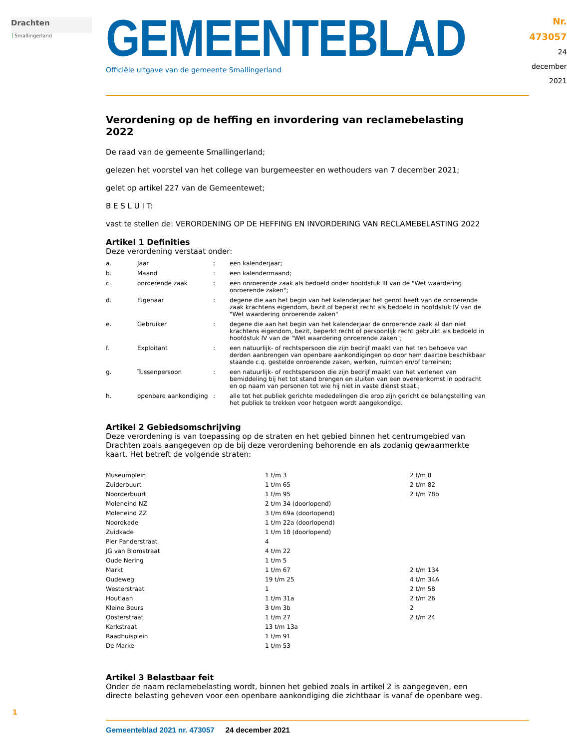Drachten Smallingerland
GEMEENTEBLAD
Officiële uitgave van de gemeente Smallingerland
Nr. 473057
24 december
2021
Verordening op de heffing en invordering van reclamebelasting 2022
De raad van de gemeente Smallingerland;
gelezen het voorstel van het college van burgemeester en wethouders van 7 december 2021;
gelet op artikel 227 van de Gemeentewet;
B E S L U I T:
vast te stellen de: VERORDENING OP DE HEFFING EN INVORDERING VAN RECLAMEBELASTING 2022
Artikel 1 Definities
Deze verordening verstaat onder:
| a. | Jaar | : | een kalenderjaar; |
| b. | Maand | : | een kalendermaand; |
| c. | onroerende zaak | : | een onroerende zaak als bedoeld onder hoofdstuk III van de "Wet waardering onroerende zaken"; |
| d. | Eigenaar | : | degene die aan het begin van het kalenderjaar het genot heeft van de onroerende zaak krachtens eigendom, bezit of beperkt recht als bedoeld in hoofdstuk IV van de "Wet waar­dering onroerende zaken" |
| e. | Gebruiker | : | degene die aan het begin van het kalenderjaar de onroerende zaak al dan niet krachtens eigendom, bezit, beperkt recht of persoonlijk recht gebruikt als bedoeld in hoofdstuk IV van de "Wet waardering onroerende zaken"; |
| f. | Exploitant | : | een natuurlijk- of rechtspersoon die zijn bedrijf maakt van het ten behoeve van derden aanbrengen van openbare aankondigingen op door hem daartoe beschikbaar staande c.q. gestelde onroerende zaken, werken, ruimten en/of terreinen; |
| g. | Tussenpersoon | : | een natuurlijk- of rechtspersoon die zijn bedrijf maakt van het verlenen van bemiddeling bij het tot stand brengen en sluiten van een overeenkomst in opdracht en op naam van personen tot wie hij niet in vaste dienst staat.; |
| h. | openbare aankondiging | : | alle tot het publiek gerichte mededelingen die erop zijn gericht de belangstelling van het publiek te trekken voor hetgeen wordt aangekondigd. |
Artikel 2 Gebiedsomschrijving
Deze verordening is van toepassing op de straten en het gebied binnen het centrumgebied van Drachten zoals aangegeven op de bij deze verordening behorende en als zodanig gewaarmerkte kaart. Het betreft de volgende straten:
| Museumplein | 1 t/m 3 | 2 t/m 8 |
| Zuiderbuurt | 1 t/m 65 | 2 t/m 82 |
| Noorderbuurt | 1 t/m 95 | 2 t/m 78b |
| Moleneind NZ | 2 t/m 34 (doorlopend) | |
| Moleneind ZZ | 3 t/m 69a (doorlopend) | |
| Noordkade | 1 t/m 22a (doorlopend) | |
| Zuidkade | 1 t/m 18 (doorlopend) | |
| Pier Panderstraat | 4 | |
| JG van Blomstraat | 4 t/m 22 | |
| Oude Nering | 1 t/m 5 | |
| Markt | 1 t/m 67 | 2 t/m 134 |
| Oudeweg | 19 t/m 25 | 4 t/m 34A |
| Westerstraat | 1 | 2 t/m 58 |
| Houtlaan | 1 t/m 31a | 2 t/m 26 |
| Kleine Beurs | 3 t/m 3b | 2 |
| Oosterstraat | 1 t/m 27 | 2 t/m 24 |
| Kerkstraat | 13 t/m 13a | |
| Raadhuisplein | 1 t/m 91 | |
| De Marke | 1 t/m 53 | |
Artikel 3 Belastbaar feit
Onder de naam reclamebelasting wordt, binnen het gebied zoals in artikel 2 is aangegeven, een directe belasting geheven voor een openbare aankondiging die zichtbaar is vanaf de openbare weg.
Gemeenteblad 2021 nr. 473057 24 december 2021
1